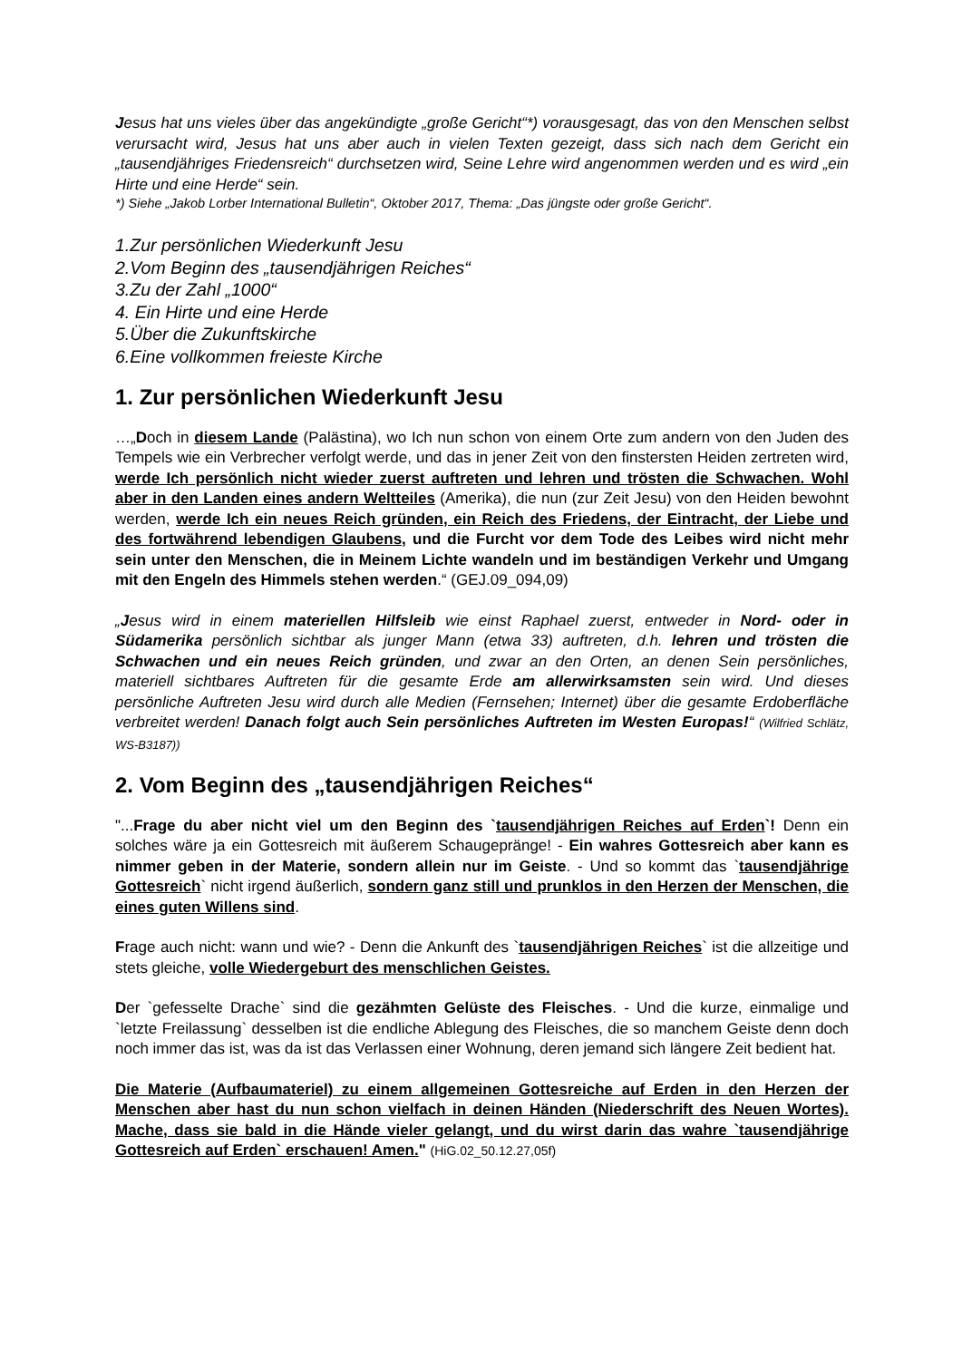Jesus hat uns vieles über das angekündigte „große Gericht“*) vorausgesagt, das von den Menschen selbst verursacht wird, Jesus hat uns aber auch in vielen Texten gezeigt, dass sich nach dem Gericht ein „tausendjähriges Friedensreich“ durchsetzen wird, Seine Lehre wird angenommen werden und es wird „ein Hirte und eine Herde“ sein.
*) Siehe „Jakob Lorber International Bulletin“, Oktober 2017, Thema: „Das jüngste oder große Gericht“.
1.Zur persönlichen Wiederkunft Jesu
2.Vom Beginn des „tausendjährigen Reiches“
3.Zu der Zahl „1000“
4. Ein Hirte und eine Herde
5.Über die Zukunftskirche
6.Eine vollkommen freieste Kirche
1. Zur persönlichen Wiederkunft Jesu
…„Doch in diesem Lande (Palästina), wo Ich nun schon von einem Orte zum andern von den Juden des Tempels wie ein Verbrecher verfolgt werde, und das in jener Zeit von den finstersten Heiden zertreten wird, werde Ich persönlich nicht wieder zuerst auftreten und lehren und trösten die Schwachen. Wohl aber in den Landen eines andern Weltteiles (Amerika), die nun (zur Zeit Jesu) von den Heiden bewohnt werden, werde Ich ein neues Reich gründen, ein Reich des Friedens, der Eintracht, der Liebe und des fortwährend lebendigen Glaubens, und die Furcht vor dem Tode des Leibes wird nicht mehr sein unter den Menschen, die in Meinem Lichte wandeln und im beständigen Verkehr und Umgang mit den Engeln des Himmels stehen werden.“ (GEJ.09_094,09)
„Jesus wird in einem materiellen Hilfsleib wie einst Raphael zuerst, entweder in Nord- oder in Südamerika persönlich sichtbar als junger Mann (etwa 33) auftreten, d.h. lehren und trösten die Schwachen und ein neues Reich gründen, und zwar an den Orten, an denen Sein persönliches, materiell sichtbares Auftreten für die gesamte Erde am allerwirksamsten sein wird. Und dieses persönliche Auftreten Jesu wird durch alle Medien (Fernsehen; Internet) über die gesamte Erdoberfläche verbreitet werden! Danach folgt auch Sein persönliches Auftreten im Westen Europas!“ (Wilfried Schlätz, WS-B3187))
2. Vom Beginn des „tausendjährigen Reiches“
"...Frage du aber nicht viel um den Beginn des `tausendjährigen Reiches auf Erden`! Denn ein solches wäre ja ein Gottesreich mit äußerem Schaugepränge! - Ein wahres Gottesreich aber kann es nimmer geben in der Materie, sondern allein nur im Geiste. - Und so kommt das `tausendjährige Gottesreich` nicht irgend äußerlich, sondern ganz still und prunklos in den Herzen der Menschen, die eines guten Willens sind.
Frage auch nicht: wann und wie? - Denn die Ankunft des `tausendjährigen Reiches` ist die allzeitige und stets gleiche, volle Wiedergeburt des menschlichen Geistes.
Der `gefesselte Drache` sind die gezähmten Gelüste des Fleisches. - Und die kurze, einmalige und `letzte Freilassung` desselben ist die endliche Ablegung des Fleisches, die so manchem Geiste denn doch noch immer das ist, was da ist das Verlassen einer Wohnung, deren jemand sich längere Zeit bedient hat.
Die Materie (Aufbaumateriel) zu einem allgemeinen Gottesreiche auf Erden in den Herzen der Menschen aber hast du nun schon vielfach in deinen Händen (Niederschrift des Neuen Wortes). Mache, dass sie bald in die Hände vieler gelangt, und du wirst darin das wahre `tausendjährige Gottesreich auf Erden` erschauen! Amen." (HiG.02_50.12.27,05f)